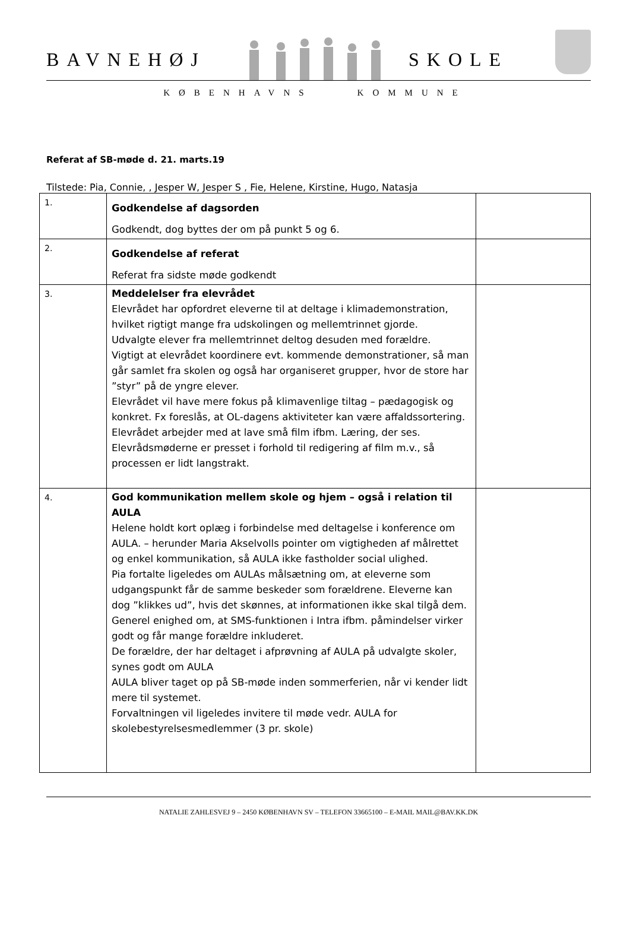BAVNEHØJ SKOLE
KØBENHAVNS KOMMUNE
Referat af SB-møde d. 21. marts.19
Tilstede: Pia, Connie, , Jesper W, Jesper S , Fie, Helene, Kirstine, Hugo, Natasja
| 1. | Godkendelse af dagsorden Godkendt, dog byttes der om på punkt 5 og 6. | |
| 2. | Godkendelse af referat Referat fra sidste møde godkendt | |
| 3. | Meddelelser fra elevrådet Elevrådet har opfordret eleverne til at deltage i klimademonstration, hvilket rigtigt mange fra udskolingen og mellemtrinnet gjorde. Udvalgte elever fra mellemtrinnet deltog desuden med forældre. Vigtigt at elevrådet koordinere evt. kommende demonstrationer, så man går samlet fra skolen og også har organiseret grupper, hvor de store har ”styr” på de yngre elever. Elevrådet vil have mere fokus på klimavenlige tiltag – pædagogisk og konkret. Fx foreslås, at OL-dagens aktiviteter kan være affaldssortering. Elevrådet arbejder med at lave små film ifbm. Læring, der ses. Elevrådsmøderne er presset i forhold til redigering af film m.v., så processen er lidt langstrakt. | |
| 4. | God kommunikation mellem skole og hjem – også i relation til AULA Helene holdt kort oplæg i forbindelse med deltagelse i konference om AULA. – herunder Maria Akselvolls pointer om vigtigheden af målrettet og enkel kommunikation, så AULA ikke fastholder social ulighed. Pia fortalte ligeledes om AULAs målsætning om, at eleverne som udgangspunkt får de samme beskeder som forældrene. Eleverne kan dog ”klikkes ud”, hvis det skønnes, at informationen ikke skal tilgå dem. Generel enighed om, at SMS-funktionen i Intra ifbm. påmindelser virker godt og får mange forældre inkluderet. De forældre, der har deltaget i afprøvning af AULA på udvalgte skoler, synes godt om AULA AULA bliver taget op på SB-møde inden sommerferien, når vi kender lidt mere til systemet. Forvaltningen vil ligeledes invitere til møde vedr. AULA for skolebestyrelsesmedlemmer (3 pr. skole) | |
NATALIE ZAHLESVEJ 9 – 2450 KØBENHAVN SV – TELEFON 33665100 – E-MAIL MAIL@BAV.KK.DK